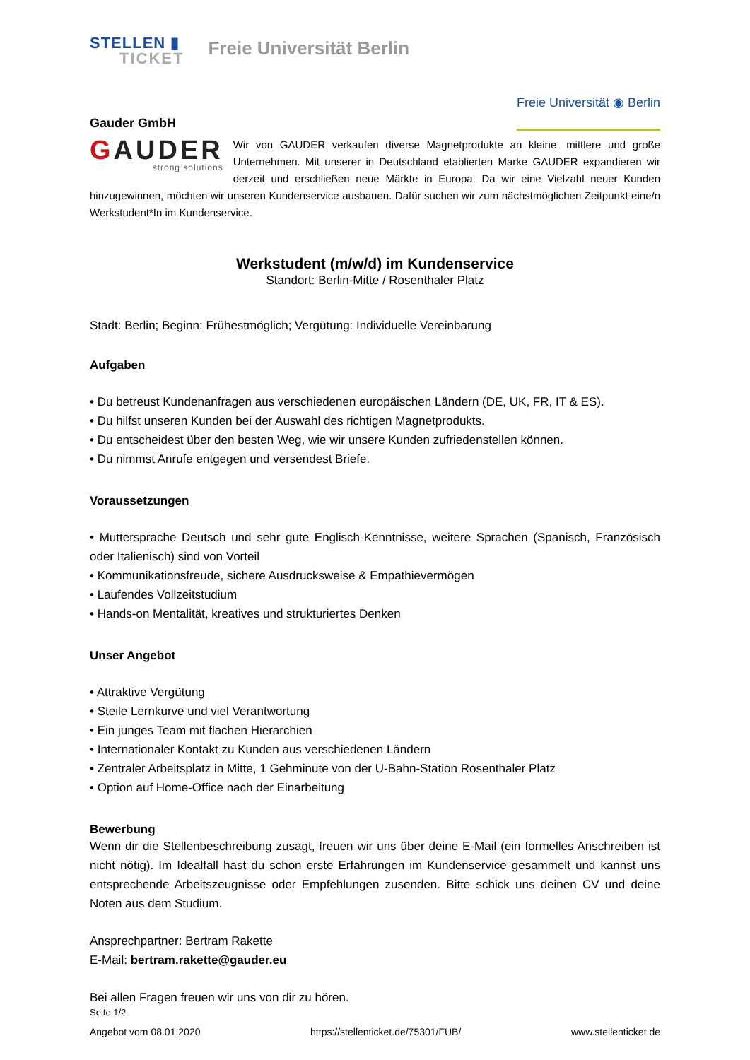STELLEN ▮
TICKET
Freie Universität Berlin
Gauder GmbH
Freie Universität ◉ Berlin
GAUDER
strong solutions
Wir von GAUDER verkaufen diverse Magnetprodukte an kleine, mittlere und große Unternehmen. Mit unserer in Deutschland etablierten Marke GAUDER expandieren wir derzeit und erschließen neue Märkte in Europa. Da wir eine Vielzahl neuer Kunden hinzugewinnen, möchten wir unseren Kundenservice ausbauen. Dafür suchen wir zum nächstmöglichen Zeitpunkt eine/n Werkstudent*In im Kundenservice.
Werkstudent (m/w/d) im Kundenservice
Standort: Berlin-Mitte / Rosenthaler Platz
Stadt: Berlin; Beginn: Frühestmöglich; Vergütung: Individuelle Vereinbarung
Aufgaben
• Du betreust Kundenanfragen aus verschiedenen europäischen Ländern (DE, UK, FR, IT & ES).
• Du hilfst unseren Kunden bei der Auswahl des richtigen Magnetprodukts.
• Du entscheidest über den besten Weg, wie wir unsere Kunden zufriedenstellen können.
• Du nimmst Anrufe entgegen und versendest Briefe.
Voraussetzungen
• Muttersprache Deutsch und sehr gute Englisch-Kenntnisse, weitere Sprachen (Spanisch, Französisch oder Italienisch) sind von Vorteil
• Kommunikationsfreude, sichere Ausdrucksweise & Empathievermögen
• Laufendes Vollzeitstudium
• Hands-on Mentalität, kreatives und strukturiertes Denken
Unser Angebot
• Attraktive Vergütung
• Steile Lernkurve und viel Verantwortung
• Ein junges Team mit flachen Hierarchien
• Internationaler Kontakt zu Kunden aus verschiedenen Ländern
• Zentraler Arbeitsplatz in Mitte, 1 Gehminute von der U-Bahn-Station Rosenthaler Platz
• Option auf Home-Office nach der Einarbeitung
Bewerbung
Wenn dir die Stellenbeschreibung zusagt, freuen wir uns über deine E-Mail (ein formelles Anschreiben ist nicht nötig). Im Idealfall hast du schon erste Erfahrungen im Kundenservice gesammelt und kannst uns entsprechende Arbeitszeugnisse oder Empfehlungen zusenden. Bitte schick uns deinen CV und deine Noten aus dem Studium.
Ansprechpartner: Bertram Rakette
E-Mail: bertram.rakette@gauder.eu
Bei allen Fragen freuen wir uns von dir zu hören.
Seite 1/2
Angebot vom 08.01.2020 https://stellenticket.de/75301/FUB/ www.stellenticket.de